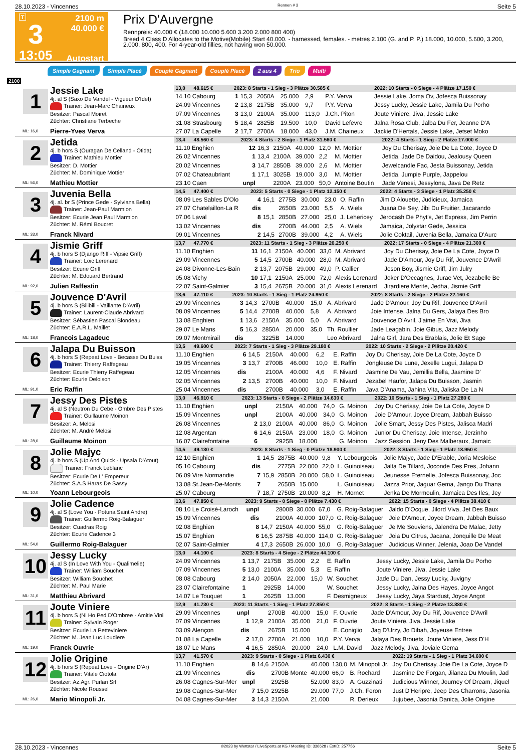28.10.2023 - Vincennes Rennen # 3 Seite 5
T
3
13:05
2100 m
40.000 €
Autostart
Prix D'Auvergne
Rennpreis: 40.000 € (18.000 10.000 5.600 3.200 2.000 800 400)
Breed 4 Class D Allocates to the Motive(Mobile) Start 40.000. - harnessed, females. - metres 2.100 (G. and P. P.) 18.000, 10.000, 5.600, 3.200, 2.000, 800, 400. For 4-year-old fillies, not having won 50.000.
Simple Gagnant Simple Placé Couplé Gagnant Couplé Placé 2 aus 4 Trio Multi
2100
1
Jessie Lake
4j. al S (Saxo De Vandel - Vigueur D'Idef)
Trainer: Jean-Marc Chaineux
Besitzer: Pascal Moiret
Züchter: Christiane Terbeche
ML: 16,0 Pierre-Yves Verva
| 13,0 48.615 € | 2023: 8 Starts - 1 Sieg - 3 Plätze 30.585 € | | | | | | 2022: 10 Starts - 0 Siege - 4 Plätze 17.150 € |
| 14.10 Cabourg | 1 | 15,3 | 2050A | 25.000 | 2,9 | P.Y. Verva | Jessie Lake, Joma Ov, Jofesca Buissonay |
| 24.09 Vincennes | 2 | 13,8 | 2175B | 35.000 | 9,7 | P.Y. Verva | Jessy Lucky, Jessie Lake, Jamila Du Porho |
| 07.09 Vincennes | 3 | 13,0 | 2100A | 35.000 | 113,0 | J.Ch. Piton | Joute Viniere, Jiva, Jessie Lake |
| 31.08 Strasbourg | 5 | 18,4 | 2825B | 19.500 | 10,0 | David Lefevre | Jalna Rosa Club, Jalba Du Fer, Jeanne D'A |
| 27.07 La Capelle | 2 | 17,7 | 2700A | 18.000 | 43,0 | J.M. Chaineux | Jackie D'Hertals, Jessie Lake, Jetset Moko |
2
Jetida
4j. b hors S (Ouragan De Celland - Otida)
Trainer: Mathieu Mottier
Besitzer: D. Mottier
Züchter: M. Dominique Mottier
ML: 56,0 Mathieu Mottier
| 13,4 48.560 € | 2023: 4 Starts - 2 Siege - 1 Platz 31.560 € | | | | | | 2022: 4 Starts - 1 Sieg - 2 Plätze 17.000 € |
| 11.10 Enghien | 12 | 16,3 | 2150A | 40.000 | 12,0 | M. Mottier | Joy Du Cherisay, Joie De La Cote, Joyce D |
| 26.02 Vincennes | 1 | 13,4 | 2100A | 39.000 | 2,2 | M. Mottier | Jetida, Jade De Daidou, Jealousy Queen |
| 20.02 Vincennes | 3 | 14,7 | 2850B | 39.000 | 2,6 | M. Mottier | Jewelcandle Fac, Jesta Buissonay, Jetida |
| 07.02 Chateaubriant | 1 | 17,1 | 3025B | 19.000 | 3,0 | M. Mottier | Jetida, Jumpie Purple, Jappelou |
| 23.10 Caen | unpl | | 2200A | 23.000 | 50,0 | Antoine Boutin | Jade Venesi, Jessylona, Java De Retz |
3
Juvenia Bella
4j. al. br S (Prince Gede - Sylviana Bella)
Trainer: Jean-Paul Marmion
Besitzer: Ecurie Jean Paul Marmion
Züchter: M. Rémi Boucret
ML: 33,0 Franck Nivard
| 14,5 47.400 € | 2023: 5 Starts - 0 Siege - 1 Platz 12.150 € | | | | | | 2022: 4 Starts - 3 Siege - 1 Platz 35.250 € |
| 08.09 Les Sables D'Olo | 4 | 16,1 | 2775B | 30.000 | 23,0 | O. Raffin | Jim D'Alouette, Judicieux, Jamaica |
| 27.07 Chatelaillon-La R | dis | | 2650B | 23.000 | 5,5 | A. Wiels | Juana De Sey, Jibi Du Fruitier, Jacarando |
| 07.06 Laval | 8 | 15,1 | 2850B | 27.000 | 25,0 | J. Lehericey | Jerocash De Phyt's, Jet Express, Jim Perrin |
| 13.02 Vincennes | dis | | 2700B | 44.000 | 2,5 | A. Wiels | Jamaica, Jolystar Gede, Jessica |
| 09.01 Vincennes | 2 | 14,5 | 2700B | 39.000 | 4,2 | A. Wiels | Jolie Coktail, Juvenia Bella, Jamaica D'Aurc |
4
Jismie Griff
4j. b hors S (Django Riff - Vipsie Griff)
Trainer: Loic Lerenard
Besitzer: Ecurie Griff
Züchter: M. Edouard Bertrand
ML: 92,0 Julien Raffestin
| 13,7 47.770 € | 2023: 11 Starts - 1 Sieg - 3 Plätze 26.250 € | | | | | | 2022: 17 Starts - 0 Siege - 4 Plätze 21.300 € |
| 11.10 Enghien | 11 | 16,1 | 2150A | 40.000 | 33,0 | M. Abrivard | Joy Du Cherisay, Joie De La Cote, Joyce D |
| 29.09 Vincennes | 5 | 14,5 | 2700B | 40.000 | 28,0 | M. Abrivard | Jade D'Amour, Joy Du Rif, Jouvence D'Avril |
| 24.08 Divonne-Les-Bain | 2 | 13,7 | 2075B | 29.000 | 49,0 | P. Callier | Jeson Boy, Jismie Griff, Jim Julry |
| 05.08 Vichy | 10 | 17,1 | 2150A | 25.000 | 72,0 | Alexis Lerenard | Joker D'Occagnes, Jurae Vet, Jezabelle Be |
| 22.07 Saint-Galmier | 3 | 15,4 | 2675B | 20.000 | 31,0 | Alexis Lerenard | Jirardiere Merite, Jedha, Jismie Griff |
5
Jouvence D'Avril
4j. b hors S (Bilibili - Vaillante D'Avril)
Trainer: Laurent-Claude Abrivard
Besitzer: Sébastien Pascal Blondeau
Züchter: E.A.R.L. Maillet
ML: 18,0 Francois Lagadeuc
| 13,6 47.110 € | 2023: 10 Starts - 1 Sieg - 1 Platz 24.950 € | | | | | | 2022: 8 Starts - 2 Siege - 2 Plätze 22.160 € |
| 29.09 Vincennes | 3 | 14,3 | 2700B | 40.000 | 15,0 | A. Abrivard | Jade D'Amour, Joy Du Rif, Jouvence D'Avril |
| 08.09 Vincennes | 5 | 14,4 | 2700B | 40.000 | 5,8 | A. Abrivard | Joie Intense, Jalna Du Gers, Jalaya Des Bro |
| 13.08 Enghien | 1 | 13,6 | 2150A | 35.000 | 5,0 | A. Abrivard | Jouvence D'Avril, J'aime En Vrai, Jiva |
| 29.07 Le Mans | 5 | 16,3 | 2850A | 20.000 | 35,0 | Th. Roullier | Jade Leagabin, Joie Gibus, Jazz Melody |
| 09.07 Montmirail | dis | | 3225B | 14.000 | | Leo Abrivard | Jalna Girl, Jara Des Erablais, Jolie Et Sage |
6
Jalapa Du Buisson
4j. b hors S (Repeat Love - Becasse Du Buiss
Trainer: Thierry Raffegeau
Besitzer: Ecurie Thierry Raffegeau
Züchter: Ecurie Deloison
ML: 91,0 Eric Raffin
| 13,5 49.600 € | 2023: 7 Starts - 1 Sieg - 3 Plätze 29.180 € | | | | | | 2022: 10 Starts - 2 Siege - 2 Plätze 20.420 € |
| 11.10 Enghien | 6 | 14,5 | 2150A | 40.000 | 6,2 | E. Raffin | Joy Du Cherisay, Joie De La Cote, Joyce D |
| 19.05 Vincennes | 3 | 13,7 | 2700B | 46.000 | 10,0 | E. Raffin | Jongleuse De Lune, Jexelle Lugui, Jalapa D |
| 12.05 Vincennes | dis | | 2100A | 40.000 | 4,6 | F. Nivard | Jasmine De Vau, Jemillia Bella, Jasmine D' |
| 02.05 Vincennes | 2 | 13,5 | 2700B | 40.000 | 10,0 | F. Nivard | Jezabel Haufor, Jalapa Du Buisson, Jasmin |
| 25.04 Vincennes | dis | | 2700B | 40.000 | 3,0 | E. Raffin | Java D'Anama, Jahina Vita, Jaliska De La N |
7
Jessy Des Pistes
4j. al S (Neutron Du Cebe - Ombre Des Pistes
Trainer: Guillaume Moinon
Besitzer: A. Melosi
Züchter: M. André Melosi
ML: 28,0 Guillaume Moinon
| 13,0 46.910 € | 2023: 13 Starts - 0 Siege - 2 Plätze 14.630 € | | | | | | 2022: 10 Starts - 1 Sieg - 1 Platz 27.280 € |
| 11.10 Enghien | unpl | | 2150A | 40.000 | 74,0 | G. Moinon | Joy Du Cherisay, Joie De La Cote, Joyce D |
| 15.09 Vincennes | unpl | | 2100A | 40.000 | 34,0 | G. Moinon | Joie D'Amour, Joyce Dream, Jabbah Buisso |
| 26.08 Vincennes | 2 | 13,0 | 2100A | 40.000 | 86,0 | G. Moinon | Jolie Smart, Jessy Des Pistes, Jalisca Madri |
| 12.08 Argentan | 6 | 14,6 | 2150A | 23.000 | 18,0 | G. Moinon | Junior Du Cherisay, Joie Intense, Jerzinho |
| 16.07 Clairefontaine | 6 | | 2925B | 18.000 | | G. Moinon | Jazz Session, Jeny Des Malberaux, Jamaic |
8
Jolie Majyc
4j. b hors S (Up And Quick - Upsala D'Atout)
Trainer: Franck Leblanc
Besitzer: Ecurie De L' Empereur
Züchter: S.A.S Haras De Sassy
ML: 10,0 Yoann Lebourgeois
| 14,5 49.130 € | 2023: 8 Starts - 1 Sieg - 0 Plätze 18.900 € | | | | | | 2022: 8 Starts - 1 Sieg - 1 Platz 18.950 € |
| 12.10 Enghien | 1 | 14,5 | 2875B | 40.000 | 9,8 | Y. Lebourgeois | Jolie Majyc, Jade D'Erable, Joria Mesloise |
| 05.10 Cabourg | dis | | 2775B | 22.000 | 22,0 | L. Guinoiseau | Jalta De Tillard, Joconde Des Pres, Johann |
| 06.09 Vire Normandie | 7 | 15,9 | 2850B | 20.000 | 58,0 | L. Guinoiseau | Jeunesse Eternelle, Jofesca Buissonay, Joc |
| 13.08 St.Jean-De-Monts | 7 | | 2650B | 15.000 | | L. Guinoiseau | Jazza Prior, Jaguar Gema, Jango Du Thana |
| 25.07 Cabourg | 7 | 18,7 | 2750B | 20.000 | 8,2 | H. Mornet | Jenka De Mormoulin, Jamaica Des Iles, Jey |
9
Jolie Cadence
4j. al S (Love You - Potuna Saint Andre)
Trainer: Guillermo Roig-Balaguer
Besitzer: Cuadras Roig
Züchter: Ecurie Cadence 3
ML: 54,0 Guillermo Roig-Balaguer
| 13,6 47.850 € | 2023: 9 Starts - 0 Siege - 0 Plätze 7.430 € | | | | | | 2022: 15 Starts - 0 Siege - 4 Plätze 38.410 € |
| 08.10 Le Croisé-Laroch | unpl | | 2800B | 30.000 | 67,0 | G. Roig-Balaguer | Jaldo D'Ocque, Jilord Viva, Jet Des Baux |
| 15.09 Vincennes | dis | | 2100A | 40.000 | 107,0 | G. Roig-Balaguer | Joie D'Amour, Joyce Dream, Jabbah Buisso |
| 02.08 Enghien | 8 | 14,7 | 2150A | 40.000 | 55,0 | G. Roig-Balaguer | Je Me Souviens, Jalendra De Malac, Jetty |
| 15.07 Enghien | 6 | 16,5 | 2875B | 40.000 | 114,0 | G. Roig-Balaguer | Joia Du Citrus, Jacana, Jonquille De Meat |
| 02.07 Saint-Galmier | 4 | 17,3 | 2650B | 26.000 | 10,0 | G. Roig-Balaguer | Judicious Winner, Jelenia, Joao De Vandel |
10
Jessy Lucky
4j. al S (In Love With You - Qualimelie)
Trainer: William Souchet
Besitzer: William Souchet
Züchter: M. Paul Marie
ML: 31,0 Matthieu Abrivard
| 13,0 44.100 € | 2023: 8 Starts - 4 Siege - 2 Plätze 44.100 € | | | | | | |
| 24.09 Vincennes | 1 | 13,7 | 2175B | 35.000 | 2,2 | E. Raffin | Jessy Lucky, Jessie Lake, Jamila Du Porho |
| 07.09 Vincennes | 5 | 13,0 | 2100A | 35.000 | 5,3 | E. Raffin | Joute Viniere, Jiva, Jessie Lake |
| 08.08 Cabourg | 2 | 14,0 | 2050A | 22.000 | 15,0 | W. Souchet | Jade Du Dan, Jessy Lucky, Juvigny |
| 23.07 Clairefontaine | 1 | | 2925B | 14.000 | | W. Souchet | Jessy Lucky, Jalna Des Hayes, Joyce Angot |
| 14.07 Le Touquet | 1 | | 2625B | 13.000 | | F. Desmigneux | Jessy Lucky, Jaya Stardust, Joyce Angot |
11
Joute Viniere
4j. b hors S (Ni Ho Ped D'Ombree - Amitie Vini
Trainer: Sylvain Roger
Besitzer: Ecurie La Petteviniere
Züchter: M. Jean Luc Loudiere
ML: 19,0 Franck Ouvrie
| 12,9 41.730 € | 2023: 11 Starts - 1 Sieg - 1 Platz 27.850 € | | | | | | 2022: 8 Starts - 1 Sieg - 2 Plätze 13.880 € |
| 29.09 Vincennes | unpl | | 2700B | 40.000 | 15,0 | F. Ouvrie | Jade D'Amour, Joy Du Rif, Jouvence D'Avril |
| 07.09 Vincennes | 1 | 12,9 | 2100A | 35.000 | 21,0 | F. Ouvrie | Joute Viniere, Jiva, Jessie Lake |
| 03.09 Alençon | dis | | 2675B | 15.000 | | E. Coniglio | Jag D'Urzy, Jo Dibah, Joyeuse Entree |
| 01.08 La Capelle | 2 | 17,0 | 2700A | 21.000 | 10,0 | P.Y. Verva | Jalaya Des Brouets, Joute Viniere, Jess D'H |
| 18.07 Le Mans | 4 | 16,5 | 2850A | 20.000 | 24,0 | L.M. David | Jazz Melody, Jiva, Joviale Gema |
12
Jolie Origine
4j. b hors S (Repeat Love - Origine D'Ar)
Trainer: Vitale Ciotola
Besitzer: Az.Agr. Purlari Srl
Züchter: Nicole Roussel
ML: 26,0 Mario Minopoli Jr.
| 13,7 41.570 € | 2023: 9 Starts - 0 Siege - 1 Platz 6.430 € | | | | | | 2022: 19 Starts - 1 Sieg - 1 Platz 34.600 € |
| 11.10 Enghien | 8 | 14,6 | 2150A | 40.000 | 130,0 | M. Minopoli Jr. | Joy Du Cherisay, Joie De La Cote, Joyce D |
| 21.09 Vincennes | dis | | 2700B Monte | 40.000 | 66,0 | B. Rochard | Jasmine De Forgan, Jilanza Du Moulin, Jad |
| 26.08 Cagnes-Sur-Mer | unpl | | 2925B | 52.000 | 83,0 | A. Guzzinati | Judicious Winner, Journey Of Dream, Jiquel |
| 19.08 Cagnes-Sur-Mer | 7 | 15,0 | 2925B | 29.000 | 77,0 | J.Ch. Feron | Just D'Heripre, Jeep Des Charrons, Jasonia |
| 04.08 Cagnes-Sur-Mer | 3 | 14,3 | 2150A | 21.000 | | R. Derieux | Jujubee, Jasonia Danica, Jolie Origine |
28.10.2023 - Vincennes ©2023 by Wettstar / LiveSports.at KG / Meeting ID: 336628 / ExtID: 257756 Seite 5